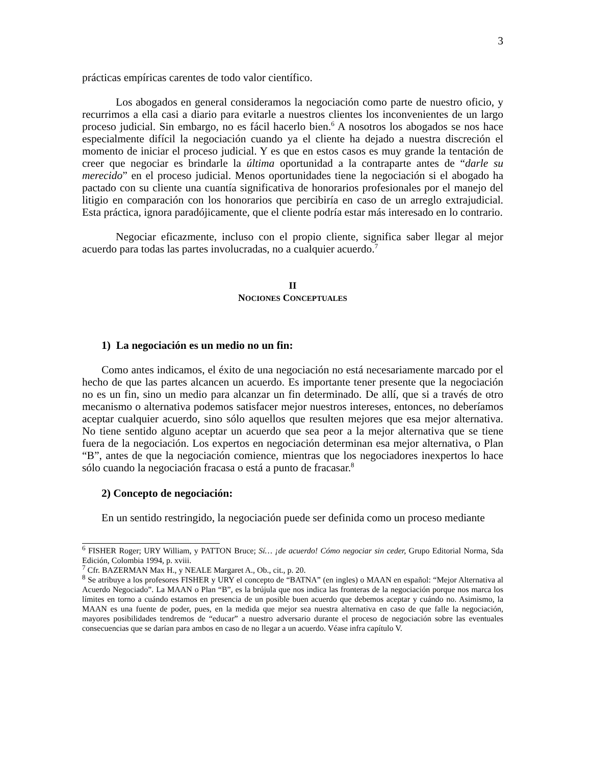3
prácticas empíricas carentes de todo valor científico.
Los abogados en general consideramos la negociación como parte de nuestro oficio, y recurrimos a ella casi a diario para evitarle a nuestros clientes los inconvenientes de un largo proceso judicial. Sin embargo, no es fácil hacerlo bien.<sup>6</sup> A nosotros los abogados se nos hace especialmente difícil la negociación cuando ya el cliente ha dejado a nuestra discreción el momento de iniciar el proceso judicial. Y es que en estos casos es muy grande la tentación de creer que negociar es brindarle la última oportunidad a la contraparte antes de “darle su merecido” en el proceso judicial. Menos oportunidades tiene la negociación si el abogado ha pactado con su cliente una cuantía significativa de honorarios profesionales por el manejo del litigio en comparación con los honorarios que percibiría en caso de un arreglo extrajudicial. Esta práctica, ignora paradójicamente, que el cliente podría estar más interesado en lo contrario.
Negociar eficazmente, incluso con el propio cliente, significa saber llegar al mejor acuerdo para todas las partes involucradas, no a cualquier acuerdo.<sup>7</sup>
II
NOCIONES CONCEPTUALES
1) La negociación es un medio no un fin:
Como antes indicamos, el éxito de una negociación no está necesariamente marcado por el hecho de que las partes alcancen un acuerdo. Es importante tener presente que la negociación no es un fin, sino un medio para alcanzar un fin determinado. De allí, que si a través de otro mecanismo o alternativa podemos satisfacer mejor nuestros intereses, entonces, no deberíamos aceptar cualquier acuerdo, sino sólo aquellos que resulten mejores que esa mejor alternativa. No tiene sentido alguno aceptar un acuerdo que sea peor a la mejor alternativa que se tiene fuera de la negociación. Los expertos en negociación determinan esa mejor alternativa, o Plan “B”, antes de que la negociación comience, mientras que los negociadores inexpertos lo hace sólo cuando la negociación fracasa o está a punto de fracasar.<sup>8</sup>
2) Concepto de negociación:
En un sentido restringido, la negociación puede ser definida como un proceso mediante
<sup>6</sup> FISHER Roger; URY William, y PATTON Bruce; Sí… ¡de acuerdo! Cómo negociar sin ceder, Grupo Editorial Norma, Sda Edición, Colombia 1994, p. xviii.
<sup>7</sup> Cfr. BAZERMAN Max H., y NEALE Margaret A., Ob., cit., p. 20.
<sup>8</sup> Se atribuye a los profesores FISHER y URY el concepto de “BATNA” (en ingles) o MAAN en español: “Mejor Alternativa al Acuerdo Negociado”. La MAAN o Plan “B”, es la brújula que nos indica las fronteras de la negociación porque nos marca los límites en torno a cuándo estamos en presencia de un posible buen acuerdo que debemos aceptar y cuándo no. Asimismo, la MAAN es una fuente de poder, pues, en la medida que mejor sea nuestra alternativa en caso de que falle la negociación, mayores posibilidades tendremos de “educar” a nuestro adversario durante el proceso de negociación sobre las eventuales consecuencias que se darían para ambos en caso de no llegar a un acuerdo. Véase infra capítulo V.